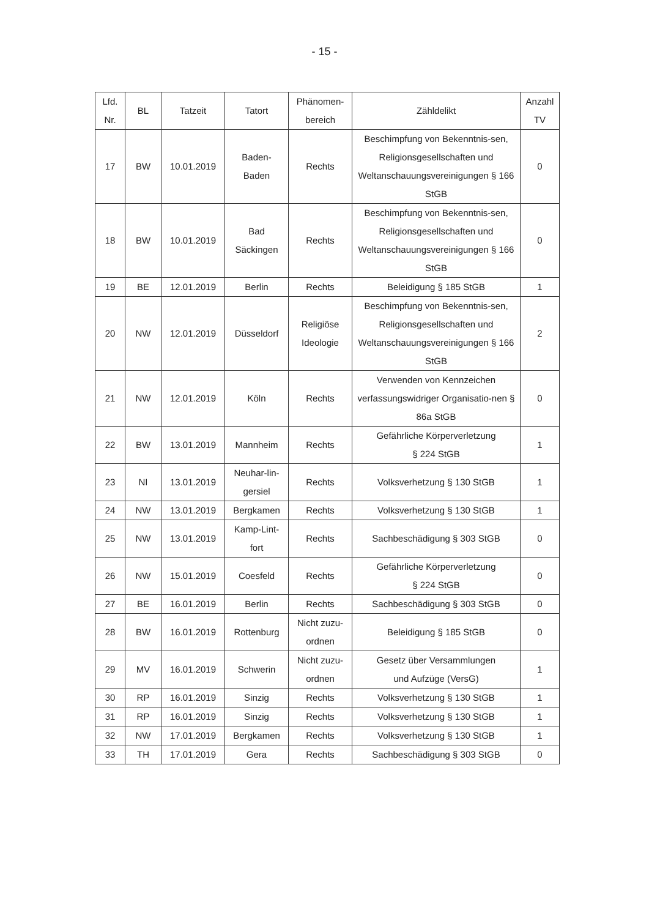- 15 -
| Lfd. Nr. | BL | Tatzeit | Tatort | Phänomen- bereich | Zähldelikt | Anzahl TV |
| --- | --- | --- | --- | --- | --- | --- |
| 17 | BW | 10.01.2019 | Baden- Baden | Rechts | Beschimpfung von Bekenntnis-sen, Religionsgesellschaften und Weltanschauungsvereinigungen § 166 StGB | 0 |
| 18 | BW | 10.01.2019 | Bad Säckingen | Rechts | Beschimpfung von Bekenntnis-sen, Religionsgesellschaften und Weltanschauungsvereinigungen § 166 StGB | 0 |
| 19 | BE | 12.01.2019 | Berlin | Rechts | Beleidigung § 185 StGB | 1 |
| 20 | NW | 12.01.2019 | Düsseldorf | Religiöse Ideologie | Beschimpfung von Bekenntnis-sen, Religionsgesellschaften und Weltanschauungsvereinigungen § 166 StGB | 2 |
| 21 | NW | 12.01.2019 | Köln | Rechts | Verwenden von Kennzeichen verfassungswidriger Organisatio-nen § 86a StGB | 0 |
| 22 | BW | 13.01.2019 | Mannheim | Rechts | Gefährliche Körperverletzung § 224 StGB | 1 |
| 23 | NI | 13.01.2019 | Neuhar-lin- gersiel | Rechts | Volksverhetzung § 130 StGB | 1 |
| 24 | NW | 13.01.2019 | Bergkamen | Rechts | Volksverhetzung § 130 StGB | 1 |
| 25 | NW | 13.01.2019 | Kamp-Lint- fort | Rechts | Sachbeschädigung § 303 StGB | 0 |
| 26 | NW | 15.01.2019 | Coesfeld | Rechts | Gefährliche Körperverletzung § 224 StGB | 0 |
| 27 | BE | 16.01.2019 | Berlin | Rechts | Sachbeschädigung § 303 StGB | 0 |
| 28 | BW | 16.01.2019 | Rottenburg | Nicht zuzu- ordnen | Beleidigung § 185 StGB | 0 |
| 29 | MV | 16.01.2019 | Schwerin | Nicht zuzu- ordnen | Gesetz über Versammlungen und Aufzüge (VersG) | 1 |
| 30 | RP | 16.01.2019 | Sinzig | Rechts | Volksverhetzung § 130 StGB | 1 |
| 31 | RP | 16.01.2019 | Sinzig | Rechts | Volksverhetzung § 130 StGB | 1 |
| 32 | NW | 17.01.2019 | Bergkamen | Rechts | Volksverhetzung § 130 StGB | 1 |
| 33 | TH | 17.01.2019 | Gera | Rechts | Sachbeschädigung § 303 StGB | 0 |